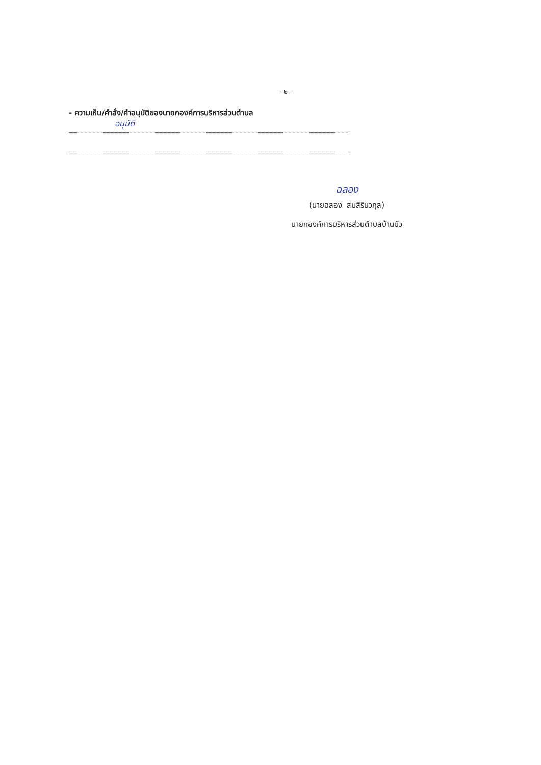- ๒ -
- ความเห็น/คำสั่ง/คำอนุมัติของนายกองค์การบริหารส่วนตำบล
อนุมัติ
ฉลอง
(นายฉลอง สมสิรินวกุล)
นายกองค์การบริหารส่วนตำบลบ้านบัว